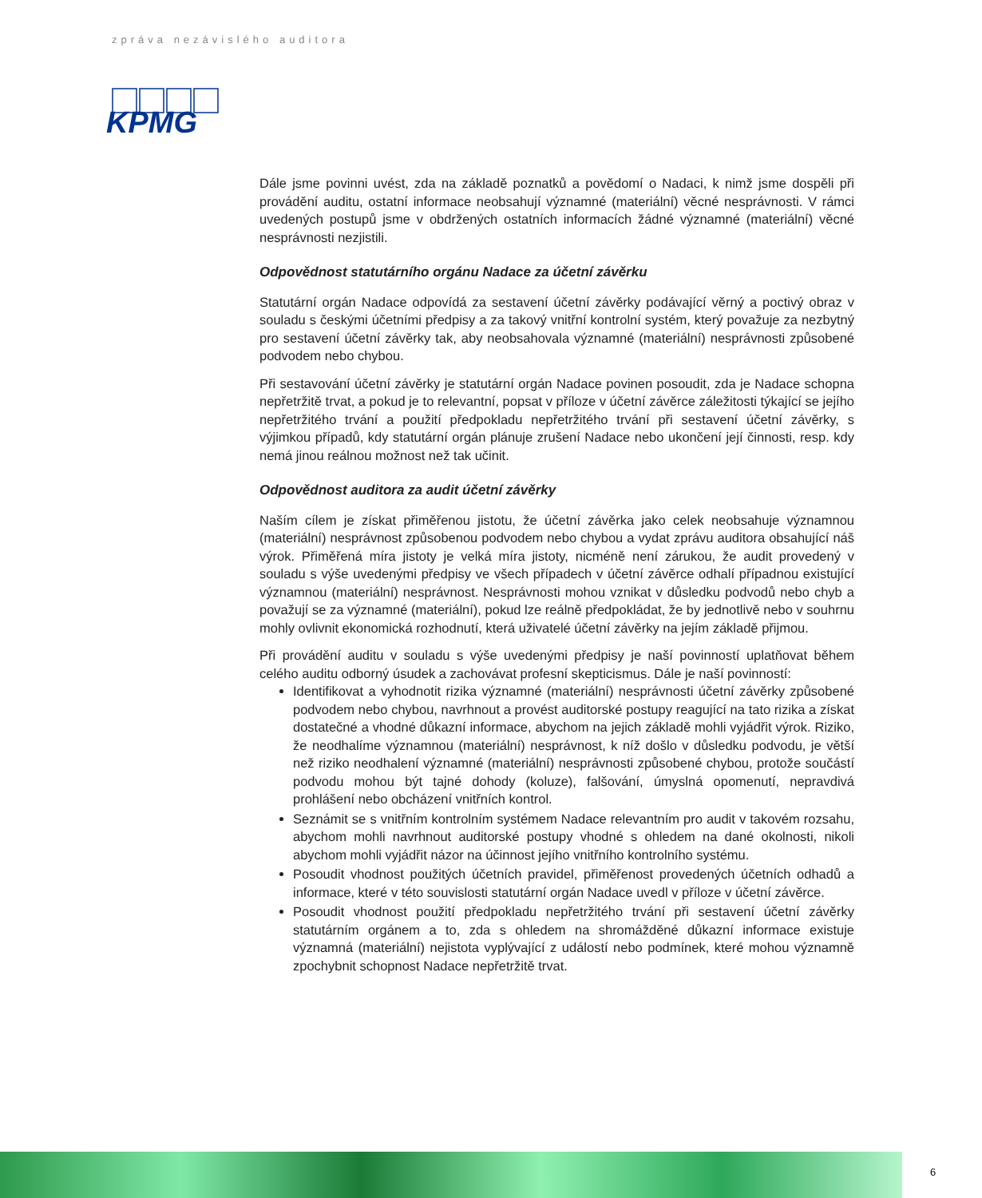zpráva nezávislého auditora
KPMG
Dále jsme povinni uvést, zda na základě poznatků a povědomí o Nadaci, k nimž jsme dospěli při provádění auditu, ostatní informace neobsahují významné (materiální) věcné nesprávnosti. V rámci uvedených postupů jsme v obdržených ostatních informacích žádné významné (materiální) věcné nesprávnosti nezjistili.
Odpovědnost statutárního orgánu Nadace za účetní závěrku
Statutární orgán Nadace odpovídá za sestavení účetní závěrky podávající věrný a poctivý obraz v souladu s českými účetními předpisy a za takový vnitřní kontrolní systém, který považuje za nezbytný pro sestavení účetní závěrky tak, aby neobsahovala významné (materiální) nesprávnosti způsobené podvodem nebo chybou.
Při sestavování účetní závěrky je statutární orgán Nadace povinen posoudit, zda je Nadace schopna nepřetržitě trvat, a pokud je to relevantní, popsat v příloze v účetní závěrce záležitosti týkající se jejího nepřetržitého trvání a použití předpokladu nepřetržitého trvání při sestavení účetní závěrky, s výjimkou případů, kdy statutární orgán plánuje zrušení Nadace nebo ukončení její činnosti, resp. kdy nemá jinou reálnou možnost než tak učinit.
Odpovědnost auditora za audit účetní závěrky
Naším cílem je získat přiměřenou jistotu, že účetní závěrka jako celek neobsahuje významnou (materiální) nesprávnost způsobenou podvodem nebo chybou a vydat zprávu auditora obsahující náš výrok. Přiměřená míra jistoty je velká míra jistoty, nicméně není zárukou, že audit provedený v souladu s výše uvedenými předpisy ve všech případech v účetní závěrce odhalí případnou existující významnou (materiální) nesprávnost. Nesprávnosti mohou vznikat v důsledku podvodů nebo chyb a považují se za významné (materiální), pokud lze reálně předpokládat, že by jednotlivě nebo v souhrnu mohly ovlivnit ekonomická rozhodnutí, která uživatelé účetní závěrky na jejím základě přijmou.
Při provádění auditu v souladu s výše uvedenými předpisy je naší povinností uplatňovat během celého auditu odborný úsudek a zachovávat profesní skepticismus. Dále je naší povinností:
Identifikovat a vyhodnotit rizika významné (materiální) nesprávnosti účetní závěrky způsobené podvodem nebo chybou, navrhnout a provést auditorské postupy reagující na tato rizika a získat dostatečné a vhodné důkazní informace, abychom na jejich základě mohli vyjádřit výrok. Riziko, že neodhalíme významnou (materiální) nesprávnost, k níž došlo v důsledku podvodu, je větší než riziko neodhalení významné (materiální) nesprávnosti způsobené chybou, protože součástí podvodu mohou být tajné dohody (koluze), falšování, úmyslná opomenutí, nepravdivá prohlášení nebo obcházení vnitřních kontrol.
Seznámit se s vnitřním kontrolním systémem Nadace relevantním pro audit v takovém rozsahu, abychom mohli navrhnout auditorské postupy vhodné s ohledem na dané okolnosti, nikoli abychom mohli vyjádřit názor na účinnost jejího vnitřního kontrolního systému.
Posoudit vhodnost použitých účetních pravidel, přiměřenost provedených účetních odhadů a informace, které v této souvislosti statutární orgán Nadace uvedl v příloze v účetní závěrce.
Posoudit vhodnost použití předpokladu nepřetržitého trvání při sestavení účetní závěrky statutárním orgánem a to, zda s ohledem na shromážděné důkazní informace existuje významná (materiální) nejistota vyplývající z událostí nebo podmínek, které mohou významně zpochybnit schopnost Nadace nepřetržitě trvat.
6